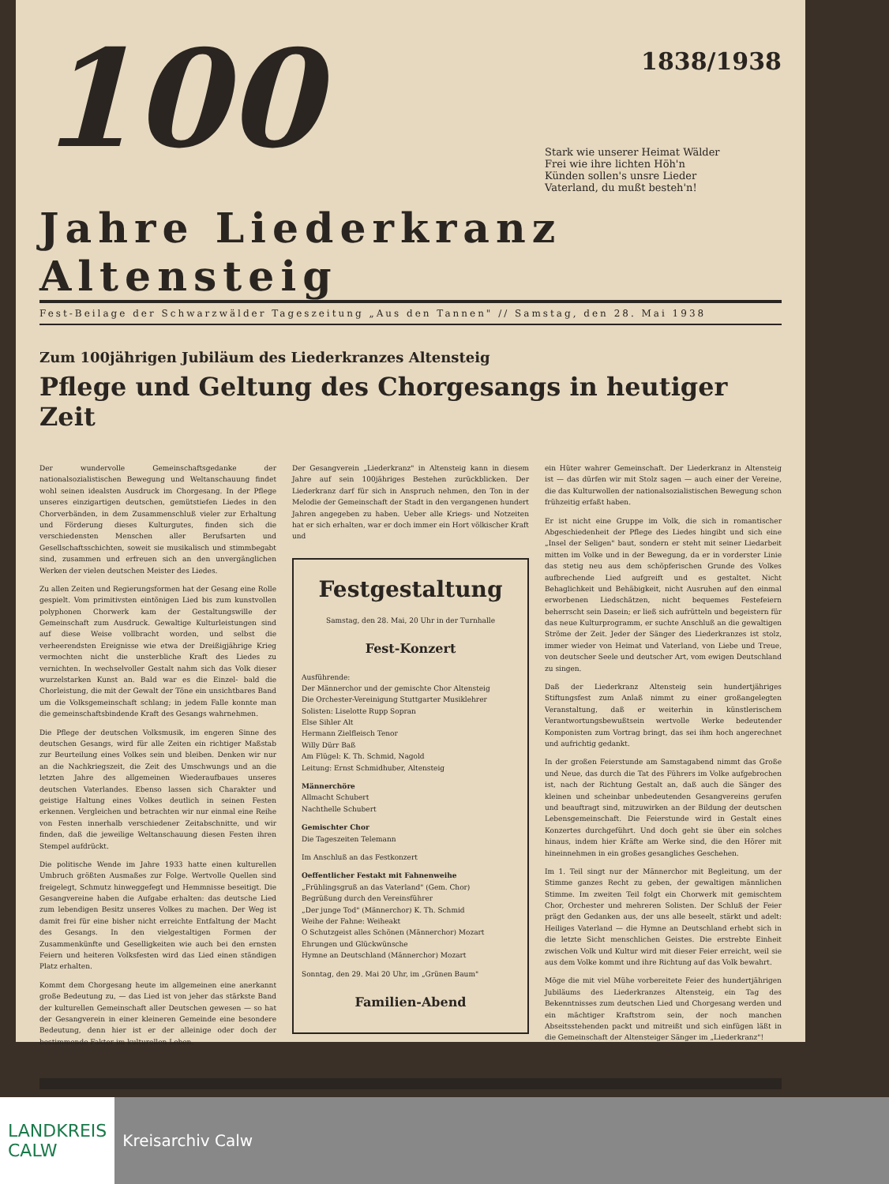100
1838/1938
Stark wie unserer Heimat Wälder
Frei wie ihre lichten Höh'n
Künden sollen's unsre Lieder
Vaterland, du mußt besteh'n!
Jahre Liederkranz Altensteig
Fest-Beilage der Schwarzwälder Tageszeitung „Aus den Tannen" // Samstag, den 28. Mai 1938
Zum 100jährigen Jubiläum des Liederkranzes Altensteig
Pflege und Geltung des Chorgesangs in heutiger Zeit
Der wundervolle Gemeinschaftsgedanke der nationalsozialistischen Bewegung und Weltanschauung findet wohl seinen idealsten Ausdruck im Chorgesang. In der Pflege unseres einzigartigen deutschen, gemütstiefen Liedes in den Chorverbänden, in dem Zusammenschluß vieler zur Erhaltung und Förderung dieses Kulturgutes, finden sich die verschiedensten Menschen aller Berufsarten und Gesellschaftsschichten, soweit sie musikalisch und stimmbegabt sind, zusammen und erfreuen sich an den unvergänglichen Werken der vielen deutschen Meister des Liedes.
Zu allen Zeiten und Regierungsformen hat der Gesang eine Rolle gespielt. Vom primitivsten eintönigen Lied bis zum kunstvollen polyphonen Chorwerk kam der Gestaltungswille der Gemeinschaft zum Ausdruck. Gewaltige Kulturleistungen sind auf diese Weise vollbracht worden, und selbst die verheerendsten Ereignisse wie etwa der Dreißigjährige Krieg vermochten nicht die unsterbliche Kraft des Liedes zu vernichten. In wechselvoller Gestalt nahm sich das Volk dieser wurzelstarken Kunst an. Bald war es die Einzel- bald die Chorleistung, die mit der Gewalt der Töne ein unsichtbares Band um die Volksgemeinschaft schlang; in jedem Falle konnte man die gemeinschaftsbindende Kraft des Gesangs wahrnehmen.
Die Pflege der deutschen Volksmusik, im engeren Sinne des deutschen Gesangs, wird für alle Zeiten ein richtiger Maßstab zur Beurteilung eines Volkes sein und bleiben. Denken wir nur an die Nachkriegszeit, die Zeit des Umschwungs und an die letzten Jahre des allgemeinen Wiederaufbaues unseres deutschen Vaterlandes. Ebenso lassen sich Charakter und geistige Haltung eines Volkes deutlich in seinen Festen erkennen. Vergleichen und betrachten wir nur einmal eine Reihe von Festen innerhalb verschiedener Zeitabschnitte, und wir finden, daß die jeweilige Weltanschauung diesen Festen ihren Stempel aufdrückt.
Die politische Wende im Jahre 1933 hatte einen kulturellen Umbruch größten Ausmaßes zur Folge. Wertvolle Quellen sind freigelegt, Schmutz hinweggefegt und Hemmnisse beseitigt. Die Gesangvereine haben die Aufgabe erhalten: das deutsche Lied zum lebendigen Besitz unseres Volkes zu machen. Der Weg ist damit frei für eine bisher nicht erreichte Entfaltung der Macht des Gesangs. In den vielgestaltigen Formen der Zusammenkünfte und Geselligkeiten wie auch bei den ernsten Feiern und heiteren Volksfesten wird das Lied einen ständigen Platz erhalten.
Kommt dem Chorgesang heute im allgemeinen eine anerkannt große Bedeutung zu, — das Lied ist von jeher das stärkste Band der kulturellen Gemeinschaft aller Deutschen gewesen — so hat der Gesangverein in einer kleineren Gemeinde eine besondere Bedeutung, denn hier ist er der alleinige oder doch der bestimmende Faktor im kulturellen Leben.
Der Gesangverein „Liederkranz" in Altensteig kann in diesem Jahre auf sein 100jähriges Bestehen zurückblicken. Der Liederkranz darf für sich in Anspruch nehmen, den Ton in der Melodie der Gemeinschaft der Stadt in den vergangenen hundert Jahren angegeben zu haben. Ueber alle Kriegs- und Notzeiten hat er sich erhalten, war er doch immer ein Hort völkischer Kraft und
Festgestaltung
Samstag, den 28. Mai, 20 Uhr in der Turnhalle
Fest-Konzert
Ausführende:
Der Männerchor und der gemischte Chor Altensteig
Die Orchester-Vereinigung Stuttgarter Musiklehrer
Solisten: Liselotte Rupp Sopran
Else Sihler Alt
Hermann Zielfleisch Tenor
Willy Dürr Baß
Am Flügel: K. Th. Schmid, Nagold
Leitung: Ernst Schmidhuber, Altensteig
Männerchöre
Allmacht Schubert
Nachthelle Schubert
Gemischter Chor
Die Tageszeiten Telemann
Im Anschluß an das Festkonzert
Oeffentlicher Festakt mit Fahnenweihe
„Frühlingsgruß an das Vaterland" (Gem. Chor)
Begrüßung durch den Vereinsführer
„Der junge Tod" (Männerchor) K. Th. Schmid
Weihe der Fahne: Weiheakt
O Schutzgeist alles Schönen (Männerchor) Mozart
Ehrungen und Glückwünsche
Hymne an Deutschland (Männerchor) Mozart
Sonntag, den 29. Mai 20 Uhr, im „Grünen Baum"
Familien-Abend
ein Hüter wahrer Gemeinschaft. Der Liederkranz in Altensteig ist — das dürfen wir mit Stolz sagen — auch einer der Vereine, die das Kulturwollen der nationalsozialistischen Bewegung schon frühzeitig erfaßt haben.
Er ist nicht eine Gruppe im Volk, die sich in romantischer Abgeschiedenheit der Pflege des Liedes hingibt und sich eine „Insel der Seligen" baut, sondern er steht mit seiner Liedarbeit mitten im Volke und in der Bewegung, da er in vorderster Linie das stetig neu aus dem schöpferischen Grunde des Volkes aufbrechende Lied aufgreift und es gestaltet. Nicht Behaglichkeit und Behäbigkeit, nicht Ausruhen auf den einmal erworbenen Liedschätzen, nicht bequemes Festefeiern beherrscht sein Dasein; er ließ sich aufrütteln und begeistern für das neue Kulturprogramm, er suchte Anschluß an die gewaltigen Ströme der Zeit. Jeder der Sänger des Liederkranzes ist stolz, immer wieder von Heimat und Vaterland, von Liebe und Treue, von deutscher Seele und deutscher Art, vom ewigen Deutschland zu singen.
Daß der Liederkranz Altensteig sein hundertjähriges Stiftungsfest zum Anlaß nimmt zu einer großangelegten Veranstaltung, daß er weiterhin in künstlerischem Verantwortungsbewußtsein wertvolle Werke bedeutender Komponisten zum Vortrag bringt, das sei ihm hoch angerechnet und aufrichtig gedankt.
In der großen Feierstunde am Samstagabend nimmt das Große und Neue, das durch die Tat des Führers im Volke aufgebrochen ist, nach der Richtung Gestalt an, daß auch die Sänger des kleinen und scheinbar unbedeutenden Gesangvereins gerufen und beauftragt sind, mitzuwirken an der Bildung der deutschen Lebensgemeinschaft. Die Feierstunde wird in Gestalt eines Konzertes durchgeführt. Und doch geht sie über ein solches hinaus, indem hier Kräfte am Werke sind, die den Hörer mit hineinnehmen in ein großes gesangliches Geschehen.
Im 1. Teil singt nur der Männerchor mit Begleitung, um der Stimme ganzes Recht zu geben, der gewaltigen männlichen Stimme. Im zweiten Teil folgt ein Chorwerk mit gemischtem Chor, Orchester und mehreren Solisten. Der Schluß der Feier prägt den Gedanken aus, der uns alle beseelt, stärkt und adelt: Heiliges Vaterland — die Hymne an Deutschland erhebt sich in die letzte Sicht menschlichen Geistes. Die erstrebte Einheit zwischen Volk und Kultur wird mit dieser Feier erreicht, weil sie aus dem Volke kommt und ihre Richtung auf das Volk bewahrt.
Möge die mit viel Mühe vorbereitete Feier des hundertjährigen Jubiläums des Liederkranzes Altensteig, ein Tag des Bekenntnisses zum deutschen Lied und Chorgesang werden und ein mächtiger Kraftstrom sein, der noch manchen Abseitsstehenden packt und mitreißt und sich einfügen läßt in die Gemeinschaft der Altensteiger Sänger im „Liederkranz"!
LANDKREIS
CALW
Kreisarchiv Calw